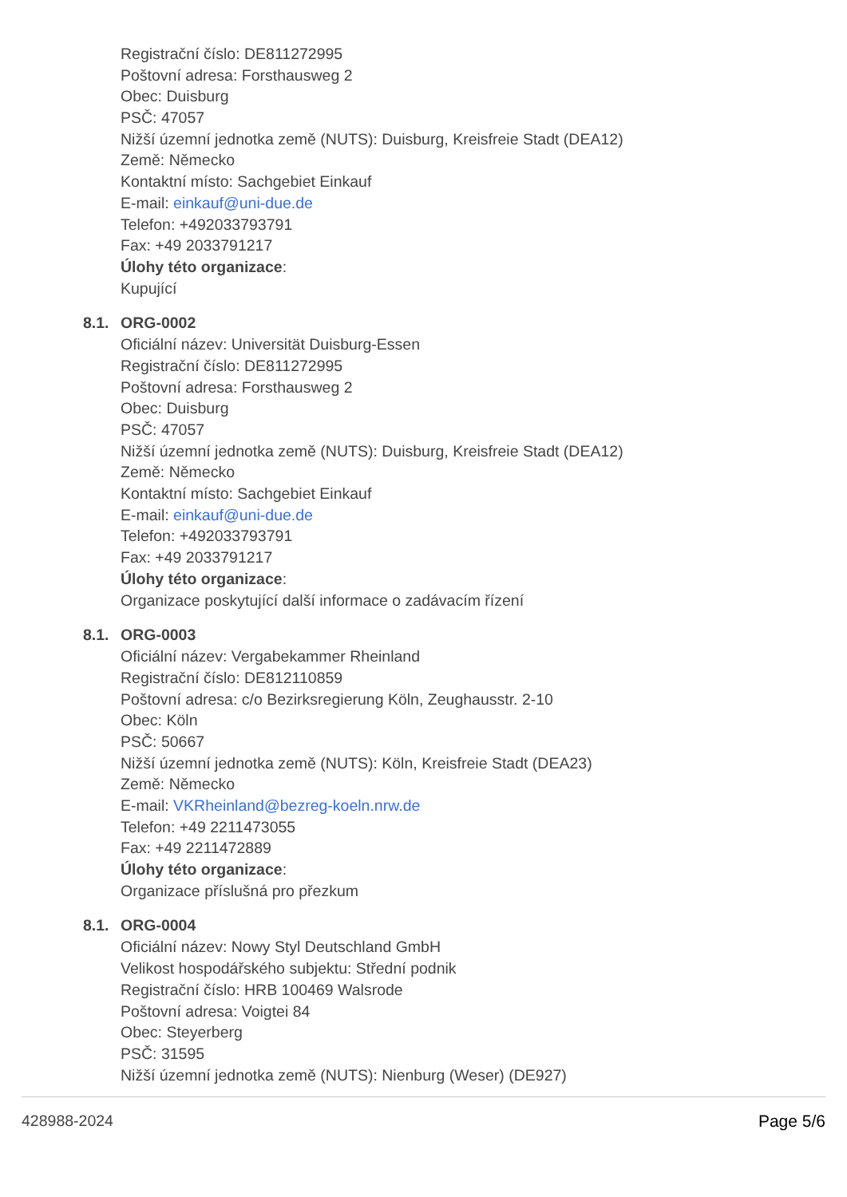Registrační číslo: DE811272995
Poštovní adresa: Forsthausweg 2
Obec: Duisburg
PSČ: 47057
Nižší územní jednotka země (NUTS): Duisburg, Kreisfreie Stadt (DEA12)
Země: Německo
Kontaktní místo: Sachgebiet Einkauf
E-mail: einkauf@uni-due.de
Telefon: +492033793791
Fax: +49 2033791217
Úlohy této organizace:
Kupující
8.1. ORG-0002
Oficiální název: Universität Duisburg-Essen
Registrační číslo: DE811272995
Poštovní adresa: Forsthausweg 2
Obec: Duisburg
PSČ: 47057
Nižší územní jednotka země (NUTS): Duisburg, Kreisfreie Stadt (DEA12)
Země: Německo
Kontaktní místo: Sachgebiet Einkauf
E-mail: einkauf@uni-due.de
Telefon: +492033793791
Fax: +49 2033791217
Úlohy této organizace:
Organizace poskytující další informace o zadávacím řízení
8.1. ORG-0003
Oficiální název: Vergabekammer Rheinland
Registrační číslo: DE812110859
Poštovní adresa: c/o Bezirksregierung Köln, Zeughausstr. 2-10
Obec: Köln
PSČ: 50667
Nižší územní jednotka země (NUTS): Köln, Kreisfreie Stadt (DEA23)
Země: Německo
E-mail: VKRheinland@bezreg-koeln.nrw.de
Telefon: +49 2211473055
Fax: +49 2211472889
Úlohy této organizace:
Organizace příslušná pro přezkum
8.1. ORG-0004
Oficiální název: Nowy Styl Deutschland GmbH
Velikost hospodářského subjektu: Střední podnik
Registrační číslo: HRB 100469 Walsrode
Poštovní adresa: Voigtei 84
Obec: Steyerberg
PSČ: 31595
Nižší územní jednotka země (NUTS): Nienburg (Weser) (DE927)
428988-2024 Page 5/6